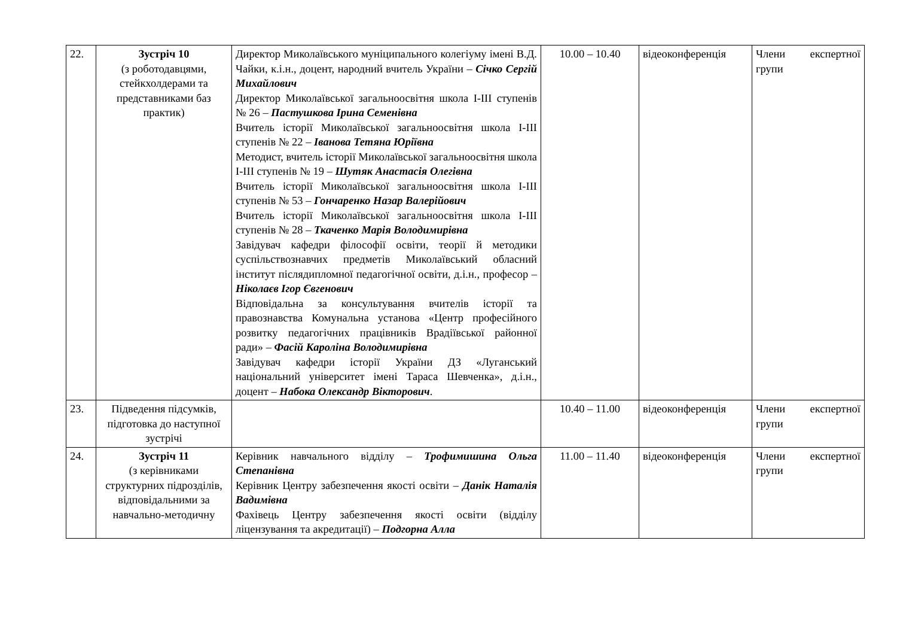| 22. | Зустріч 10 (з роботодавцями, стейкхолдерами та представниками баз практик) | Директор Миколаївського муніципального колегіуму імені В.Д. Чайки, к.і.н., доцент, народний вчитель України – Січко Сергій Михайлович Директор Миколаївської загальноосвітня школа І-ІІІ ступенів № 26 – Пастушкова Ірина Семенівна Вчитель історії Миколаївської загальноосвітня школа І-ІІІ ступенів № 22 – Іванова Тетяна Юріївна Методист, вчитель історії Миколаївської загальноосвітня школа І-ІІІ ступенів № 19 – Шутяк Анастасія Олегівна Вчитель історії Миколаївської загальноосвітня школа І-ІІІ ступенів № 53 – Гончаренко Назар Валерійович Вчитель історії Миколаївської загальноосвітня школа І-ІІІ ступенів № 28 – Ткаченко Марія Володимирівна Завідувач кафедри філософії освіти, теорії й методики суспільствознавчих предметів Миколаївський обласний інститут післядипломної педагогічної освіти, д.і.н., професор – Ніколаєв Ігор Євгенович Відповідальна за консультування вчителів історії та правознавства Комунальна установа «Центр професійного розвитку педагогічних працівників Врадіївської районної ради» – Фасій Кароліна Володимирівна Завідувач кафедри історії України ДЗ «Луганський національний університет імені Тараса Шевченка», д.і.н., доцент – Набока Олександр Вікторович . | 10.00 – 10.40 | відеоконференція | Члени експертної групи |
| 23. | Підведення підсумків, підготовка до наступної зустрічі | | 10.40 – 11.00 | відеоконференція | Члени експертної групи |
| 24. | Зустріч 11 (з керівниками структурних підрозділів, відповідальними за навчально-методичну | Керівник навчального відділу – Трофимишина Ольга Степанівна Керівник Центру забезпечення якості освіти – Данік Наталія Вадимівна Фахівець Центру забезпечення якості освіти (відділу ліцензування та акредитації) – Подгорна Алла | 11.00 – 11.40 | відеоконференція | Члени експертної групи |